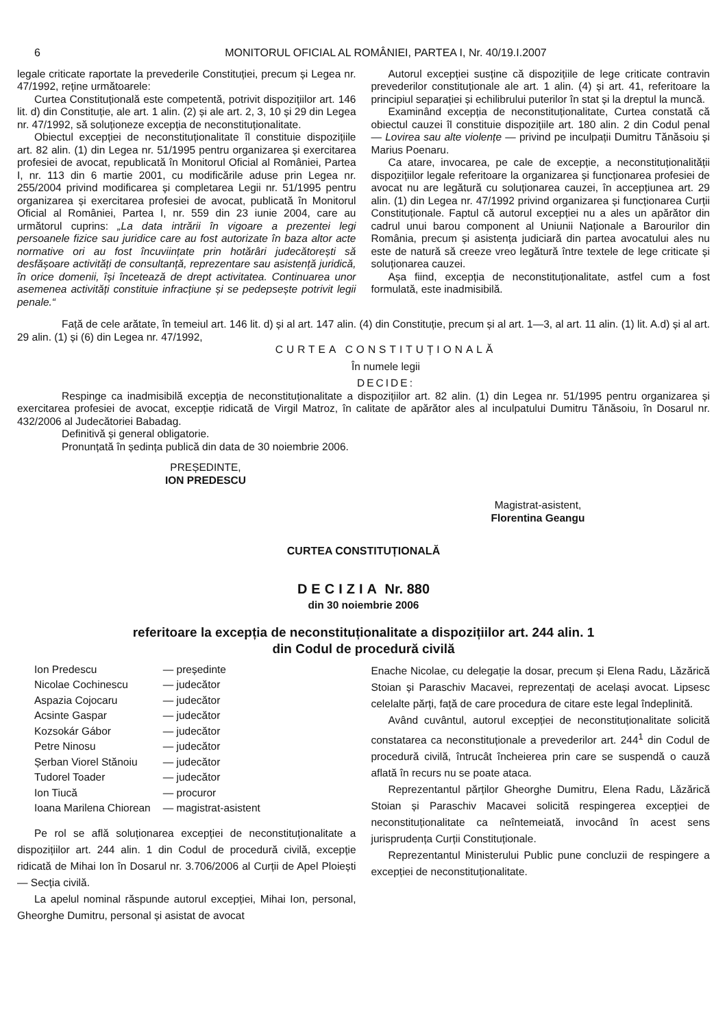6 MONITORUL OFICIAL AL ROMÂNIEI, PARTEA I, Nr. 40/19.I.2007
legale criticate raportate la prevederile Constituției, precum și Legea nr. 47/1992, reține următoarele:
Curtea Constituțională este competentă, potrivit dispozițiilor art. 146 lit. d) din Constituție, ale art. 1 alin. (2) și ale art. 2, 3, 10 și 29 din Legea nr. 47/1992, să soluționeze excepția de neconstituționalitate.
Obiectul excepției de neconstituționalitate îl constituie dispozițiile art. 82 alin. (1) din Legea nr. 51/1995 pentru organizarea și exercitarea profesiei de avocat, republicată în Monitorul Oficial al României, Partea I, nr. 113 din 6 martie 2001, cu modificările aduse prin Legea nr. 255/2004 privind modificarea și completarea Legii nr. 51/1995 pentru organizarea și exercitarea profesiei de avocat, publicată în Monitorul Oficial al României, Partea I, nr. 559 din 23 iunie 2004, care au următorul cuprins: „La data intrării în vigoare a prezentei legi persoanele fizice sau juridice care au fost autorizate în baza altor acte normative ori au fost încuviințate prin hotărâri judecătorești să desfășoare activități de consultanță, reprezentare sau asistență juridică, în orice domenii, își încetează de drept activitatea. Continuarea unor asemenea activități constituie infracțiune și se pedepsește potrivit legii penale.“
Autorul excepției susține că dispozițiile de lege criticate contravin prevederilor constituționale ale art. 1 alin. (4) și art. 41, referitoare la principiul separației și echilibrului puterilor în stat și la dreptul la muncă.
Examinând excepția de neconstituționalitate, Curtea constată că obiectul cauzei îl constituie dispozițiile art. 180 alin. 2 din Codul penal — Lovirea sau alte violențe — privind pe inculpații Dumitru Tănăsoiu și Marius Poenaru.
Ca atare, invocarea, pe cale de excepție, a neconstituționalității dispozițiilor legale referitoare la organizarea și funcționarea profesiei de avocat nu are legătură cu soluționarea cauzei, în accepțiunea art. 29 alin. (1) din Legea nr. 47/1992 privind organizarea și funcționarea Curții Constituționale. Faptul că autorul excepției nu a ales un apărător din cadrul unui barou component al Uniunii Naționale a Barourilor din România, precum și asistența judiciară din partea avocatului ales nu este de natură să creeze vreo legătură între textele de lege criticate și soluționarea cauzei.
Așa fiind, excepția de neconstituționalitate, astfel cum a fost formulată, este inadmisibilă.
Față de cele arătate, în temeiul art. 146 lit. d) și al art. 147 alin. (4) din Constituție, precum și al art. 1—3, al art. 11 alin. (1) lit. A.d) și al art. 29 alin. (1) și (6) din Legea nr. 47/1992,
CURTEA CONSTITUȚIONALĂ
În numele legii
DECIDE:
Respinge ca inadmisibilă excepția de neconstituționalitate a dispozițiilor art. 82 alin. (1) din Legea nr. 51/1995 pentru organizarea și exercitarea profesiei de avocat, excepție ridicată de Virgil Matroz, în calitate de apărător ales al inculpatului Dumitru Tănăsoiu, în Dosarul nr. 432/2006 al Judecătoriei Babadag.
Definitivă și general obligatorie.
Pronunțată în ședința publică din data de 30 noiembrie 2006.
PREȘEDINTE,
ION PREDESCU
Magistrat-asistent,
Florentina Geangu
CURTEA CONSTITUȚIONALĂ
DECIZIA Nr. 880
din 30 noiembrie 2006
referitoare la excepția de neconstituționalitate a dispozițiilor art. 244 alin. 1
din Codul de procedură civilă
| Ion Predescu | — președinte |
| Nicolae Cochinescu | — judecător |
| Aspazia Cojocaru | — judecător |
| Acsinte Gaspar | — judecător |
| Kozsokár Gábor | — judecător |
| Petre Ninosu | — judecător |
| Șerban Viorel Stănoiu | — judecător |
| Tudorel Toader | — judecător |
| Ion Tiucă | — procuror |
| Ioana Marilena Chiorean | — magistrat-asistent |
Pe rol se află soluționarea excepției de neconstituționalitate a dispozițiilor art. 244 alin. 1 din Codul de procedură civilă, excepție ridicată de Mihai Ion în Dosarul nr. 3.706/2006 al Curții de Apel Ploiești — Secția civilă.
La apelul nominal răspunde autorul excepției, Mihai Ion, personal, Gheorghe Dumitru, personal și asistat de avocat
Enache Nicolae, cu delegație la dosar, precum și Elena Radu, Lăzărică Stoian și Paraschiv Macavei, reprezentați de același avocat. Lipsesc celelalte părți, față de care procedura de citare este legal îndeplinită.
Având cuvântul, autorul excepției de neconstituționalitate solicită constatarea ca neconstituționale a prevederilor art. 244<sup>1</sup> din Codul de procedură civilă, întrucât încheierea prin care se suspendă o cauză aflată în recurs nu se poate ataca.
Reprezentantul părților Gheorghe Dumitru, Elena Radu, Lăzărică Stoian și Paraschiv Macavei solicită respingerea excepției de neconstituționalitate ca neîntemeiată, invocând în acest sens jurisprudența Curții Constituționale.
Reprezentantul Ministerului Public pune concluzii de respingere a excepției de neconstituționalitate.